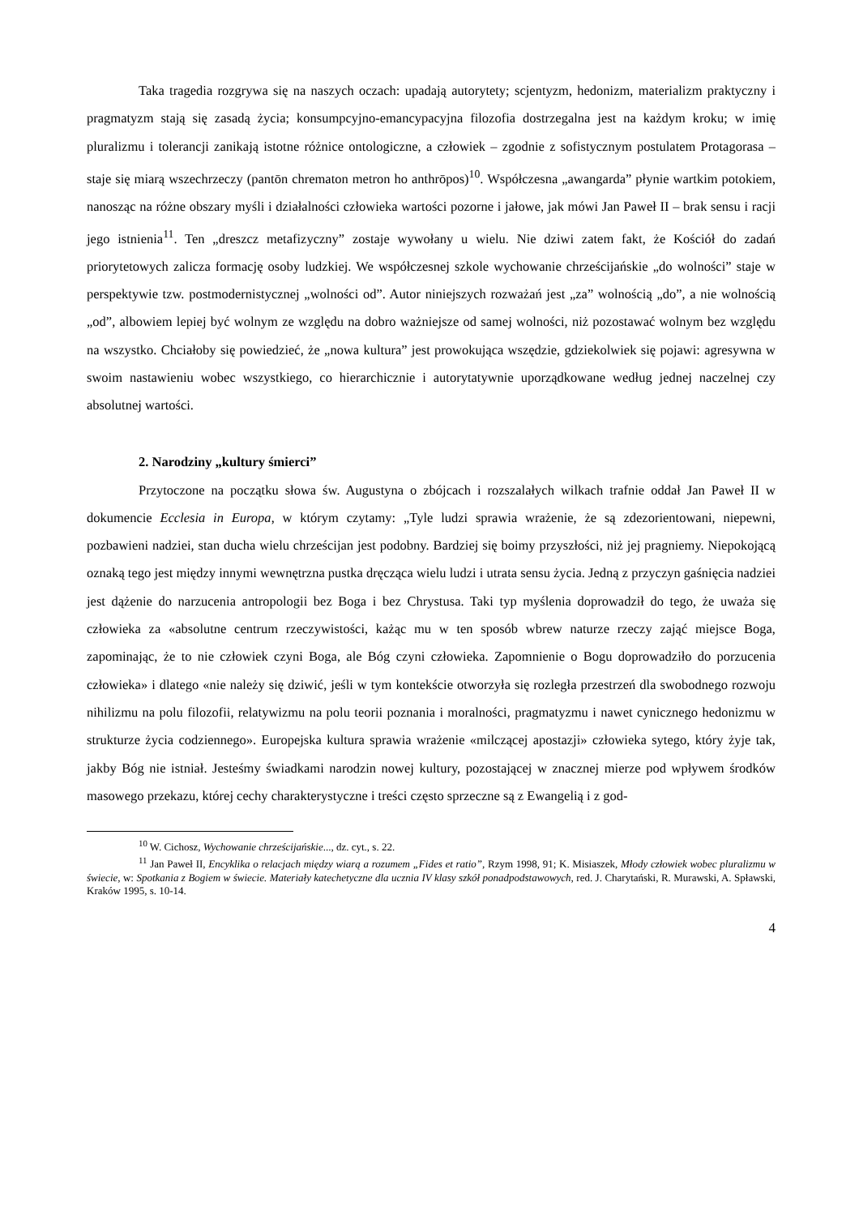Taka tragedia rozgrywa się na naszych oczach: upadają autorytety; scjentyzm, hedonizm, materializm praktyczny i pragmatyzm stają się zasadą życia; konsumpcyjno-emancypacyjna filozofia dostrzegalna jest na każdym kroku; w imię pluralizmu i tolerancji zanikają istotne różnice ontologiczne, a człowiek – zgodnie z sofistycznym postulatem Protagorasa – staje się miarą wszechrzeczy (pantōn chrematon metron ho anthrōpos)<sup>10</sup>. Współczesna „awangarda” płynie wartkim potokiem, nanosząc na różne obszary myśli i działalności człowieka wartości pozorne i jałowe, jak mówi Jan Paweł II – brak sensu i racji jego istnienia<sup>11</sup>. Ten „dreszcz metafizyczny” zostaje wywołany u wielu. Nie dziwi zatem fakt, że Kościół do zadań priorytetowych zalicza formację osoby ludzkiej. We współczesnej szkole wychowanie chrześcijańskie „do wolności” staje w perspektywie tzw. postmodernistycznej „wolności od”. Autor niniejszych rozważań jest „za” wolnością „do”, a nie wolnością „od”, albowiem lepiej być wolnym ze względu na dobro ważniejsze od samej wolności, niż pozostawać wolnym bez względu na wszystko. Chciałoby się powiedzieć, że „nowa kultura” jest prowokująca wszędzie, gdziekolwiek się pojawi: agresywna w swoim nastawieniu wobec wszystkiego, co hierarchicznie i autorytatywnie uporządkowane według jednej naczelnej czy absolutnej wartości.
2. Narodziny „kultury śmierci”
Przytoczone na początku słowa św. Augustyna o zbójcach i rozszalałych wilkach trafnie oddał Jan Paweł II w dokumencie Ecclesia in Europa, w którym czytamy: „Tyle ludzi sprawia wrażenie, że są zdezorientowani, niepewni, pozbawieni nadziei, stan ducha wielu chrześcijan jest podobny. Bardziej się boimy przyszłości, niż jej pragniemy. Niepokojącą oznaką tego jest między innymi wewnętrzna pustka dręcząca wielu ludzi i utrata sensu życia. Jedną z przyczyn gaśnięcia nadziei jest dążenie do narzucenia antropologii bez Boga i bez Chrystusa. Taki typ myślenia doprowadził do tego, że uważa się człowieka za «absolutne centrum rzeczywistości, każąc mu w ten sposób wbrew naturze rzeczy zająć miejsce Boga, zapominając, że to nie człowiek czyni Boga, ale Bóg czyni człowieka. Zapomnienie o Bogu doprowadziło do porzucenia człowieka» i dlatego «nie należy się dziwić, jeśli w tym kontekście otworzyła się rozległa przestrzeń dla swobodnego rozwoju nihilizmu na polu filozofii, relatywizmu na polu teorii poznania i moralności, pragmatyzmu i nawet cynicznego hedonizmu w strukturze życia codziennego». Europejska kultura sprawia wrażenie «milczącej apostazji» człowieka sytego, który żyje tak, jakby Bóg nie istniał. Jesteśmy świadkami narodzin nowej kultury, pozostającej w znacznej mierze pod wpływem środków masowego przekazu, której cechy charakterystyczne i treści często sprzeczne są z Ewangelią i z god-
<sup>10</sup> W. Cichosz, Wychowanie chrześcijańskie..., dz. cyt., s. 22.
<sup>11</sup> Jan Paweł II, Encyklika o relacjach między wiarą a rozumem „Fides et ratio”, Rzym 1998, 91; K. Misiaszek, Młody człowiek wobec pluralizmu w świecie, w: Spotkania z Bogiem w świecie. Materiały katechetyczne dla ucznia IV klasy szkół ponadpodstawowych, red. J. Charytański, R. Murawski, A. Spławski, Kraków 1995, s. 10-14.
4